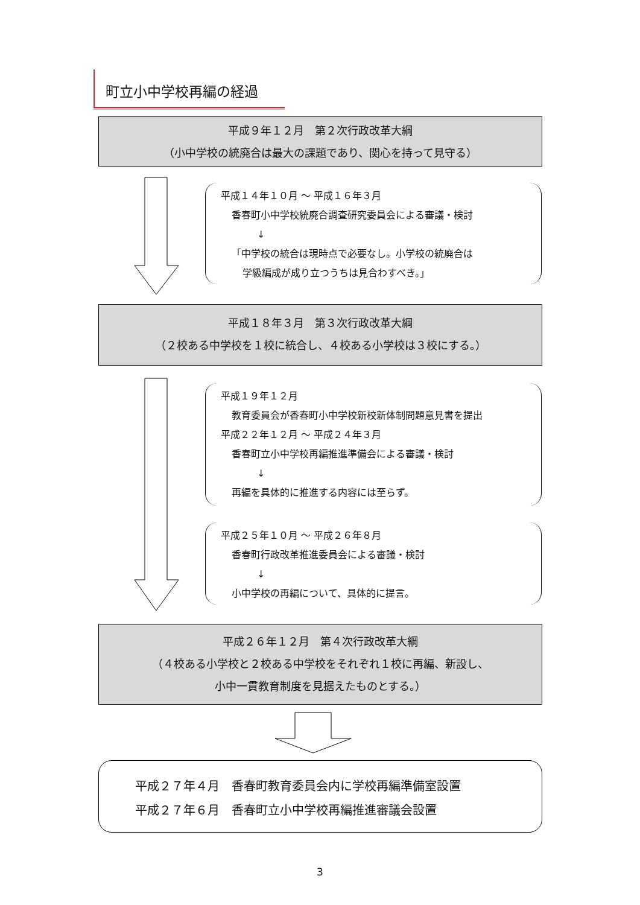町立小中学校再編の経過
平成９年１２月　第２次行政改革大綱
（小中学校の統廃合は最大の課題であり、関心を持って見守る）
平成１４年１０月 ～ 平成１６年３月
香春町小中学校統廃合調査研究委員会による審議・検討
↓
「中学校の統合は現時点で必要なし。小学校の統廃合は
学級編成が成り立つうちは見合わすべき。」
平成１８年３月　第３次行政改革大綱
（２校ある中学校を１校に統合し、４校ある小学校は３校にする。）
平成１９年１２月
教育委員会が香春町小中学校新校新体制問題意見書を提出
平成２２年１２月 ～ 平成２４年３月
香春町立小中学校再編推進準備会による審議・検討
↓
再編を具体的に推進する内容には至らず。
平成２５年１０月 ～ 平成２６年８月
香春町行政改革推進委員会による審議・検討
↓
小中学校の再編について、具体的に提言。
平成２６年１２月　第４次行政改革大綱
（４校ある小学校と２校ある中学校をそれぞれ１校に再編、新設し、
小中一貫教育制度を見据えたものとする。）
平成２７年４月　香春町教育委員会内に学校再編準備室設置
平成２７年６月　香春町立小中学校再編推進審議会設置
3